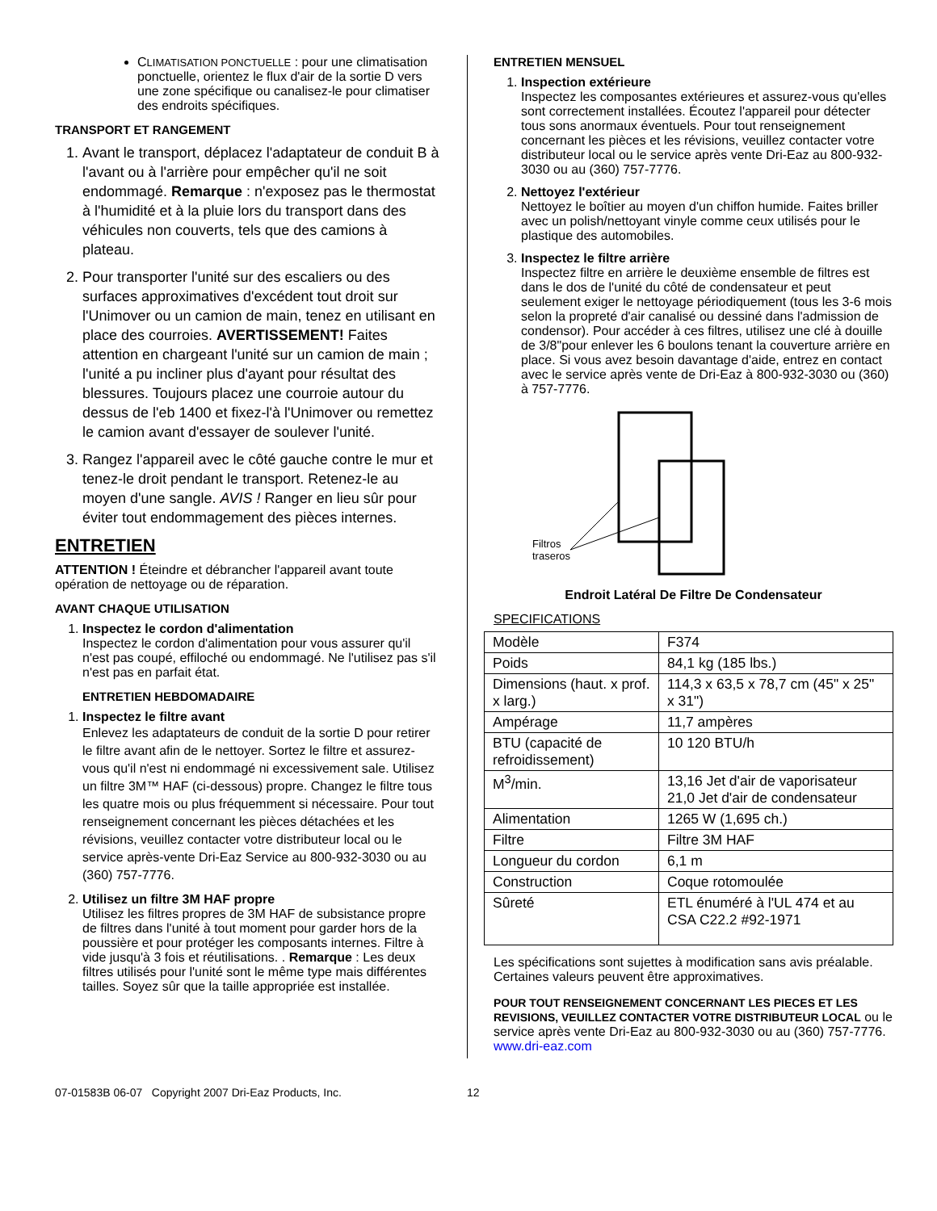CLIMATISATION PONCTUELLE : pour une climatisation ponctuelle, orientez le flux d'air de la sortie D vers une zone spécifique ou canalisez-le pour climatiser des endroits spécifiques.
TRANSPORT ET RANGEMENT
1. Avant le transport, déplacez l'adaptateur de conduit B à l'avant ou à l'arrière pour empêcher qu'il ne soit endommagé. Remarque : n'exposez pas le thermostat à l'humidité et à la pluie lors du transport dans des véhicules non couverts, tels que des camions à plateau.
2. Pour transporter l'unité sur des escaliers ou des surfaces approximatives d'excédent tout droit sur l'Unimover ou un camion de main, tenez en utilisant en place des courroies. AVERTISSEMENT! Faites attention en chargeant l'unité sur un camion de main ; l'unité a pu incliner plus d'ayant pour résultat des blessures. Toujours placez une courroie autour du dessus de l'eb 1400 et fixez-l'à l'Unimover ou remettez le camion avant d'essayer de soulever l'unité.
3. Rangez l'appareil avec le côté gauche contre le mur et tenez-le droit pendant le transport. Retenez-le au moyen d'une sangle. AVIS ! Ranger en lieu sûr pour éviter tout endommagement des pièces internes.
ENTRETIEN
ATTENTION ! Éteindre et débrancher l'appareil avant toute opération de nettoyage ou de réparation.
AVANT CHAQUE UTILISATION
1. Inspectez le cordon d'alimentation
Inspectez le cordon d'alimentation pour vous assurer qu'il n'est pas coupé, effiloché ou endommagé. Ne l'utilisez pas s'il n'est pas en parfait état.
ENTRETIEN HEBDOMADAIRE
1. Inspectez le filtre avant
Enlevez les adaptateurs de conduit de la sortie D pour retirer le filtre avant afin de le nettoyer. Sortez le filtre et assurez-vous qu'il n'est ni endommagé ni excessivement sale. Utilisez un filtre 3M™ HAF (ci-dessous) propre. Changez le filtre tous les quatre mois ou plus fréquemment si nécessaire. Pour tout renseignement concernant les pièces détachées et les révisions, veuillez contacter votre distributeur local ou le service après-vente Dri-Eaz Service au 800-932-3030 ou au (360) 757-7776.
2. Utilisez un filtre 3M HAF propre
Utilisez les filtres propres de 3M HAF de subsistance propre de filtres dans l'unité à tout moment pour garder hors de la poussière et pour protéger les composants internes. Filtre à vide jusqu'à 3 fois et réutilisations. . Remarque : Les deux filtres utilisés pour l'unité sont le même type mais différentes tailles. Soyez sûr que la taille appropriée est installée.
ENTRETIEN MENSUEL
1. Inspection extérieure
Inspectez les composantes extérieures et assurez-vous qu'elles sont correctement installées. Écoutez l'appareil pour détecter tous sons anormaux éventuels. Pour tout renseignement concernant les pièces et les révisions, veuillez contacter votre distributeur local ou le service après vente Dri-Eaz au 800-932-3030 ou au (360) 757-7776.
2. Nettoyez l'extérieur
Nettoyez le boîtier au moyen d'un chiffon humide. Faites briller avec un polish/nettoyant vinyle comme ceux utilisés pour le plastique des automobiles.
3. Inspectez le filtre arrière
Inspectez filtre en arrière le deuxième ensemble de filtres est dans le dos de l'unité du côté de condensateur et peut seulement exiger le nettoyage périodiquement (tous les 3-6 mois selon la propreté d'air canalisé ou dessiné dans l'admission de condensor). Pour accéder à ces filtres, utilisez une clé à douille de 3/8"pour enlever les 6 boulons tenant la couverture arrière en place. Si vous avez besoin davantage d'aide, entrez en contact avec le service après vente de Dri-Eaz à 800-932-3030 ou (360) à 757-7776.
Filtros
traseros
Endroit Latéral De Filtre De Condensateur
SPECIFICATIONS
| Modèle | F374 |
| Poids | 84,1 kg (185 lbs.) |
| Dimensions (haut. x prof. x larg.) | 114,3 x 63,5 x 78,7 cm (45" x 25" x 31") |
| Ampérage | 11,7 ampères |
| BTU (capacité de refroidissement) | 10 120 BTU/h |
| M<sup>3</sup>/min. | 13,16 Jet d'air de vaporisateur 21,0 Jet d'air de condensateur |
| Alimentation | 1265 W (1,695 ch.) |
| Filtre | Filtre 3M HAF |
| Longueur du cordon | 6,1 m |
| Construction | Coque rotomoulée |
| Sûreté | ETL énuméré à l'UL 474 et au CSA C22.2 #92-1971 |
Les spécifications sont sujettes à modification sans avis préalable. Certaines valeurs peuvent être approximatives.
POUR TOUT RENSEIGNEMENT CONCERNANT LES PIECES ET LES REVISIONS, VEUILLEZ CONTACTER VOTRE DISTRIBUTEUR LOCAL ou le service après vente Dri-Eaz au 800-932-3030 ou au (360) 757-7776. www.dri-eaz.com
07-01583B 06-07 Copyright 2007 Dri-Eaz Products, Inc. 12